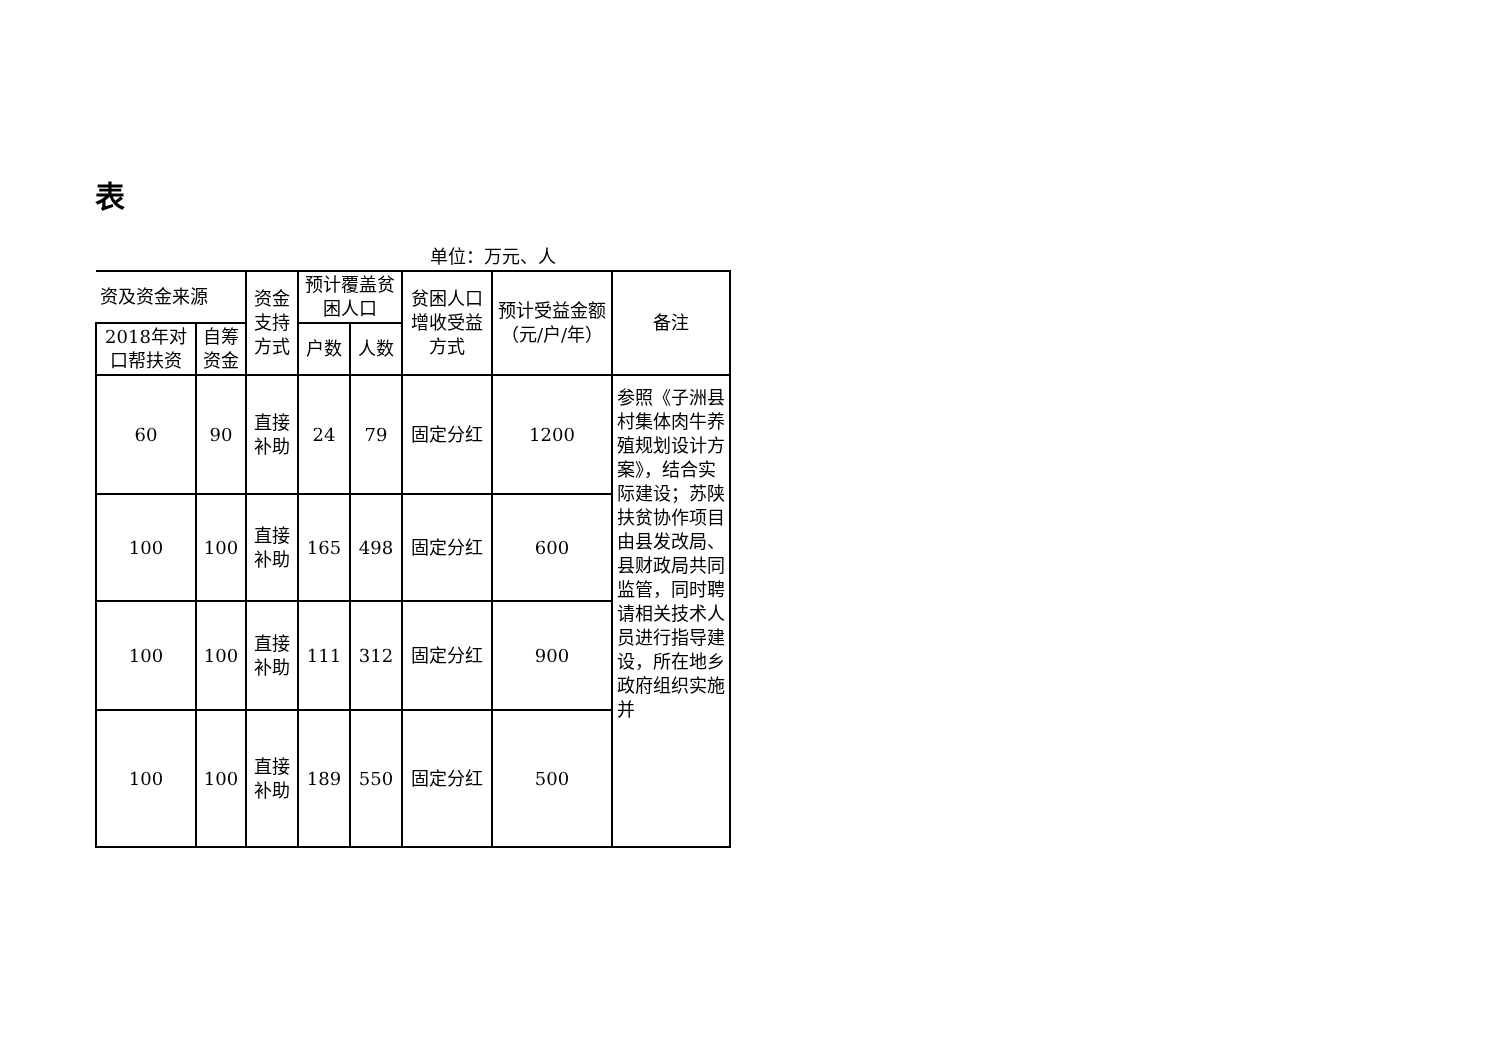表
单位：万元、人
| 资及资金来源 | | 资金支持方式 | 预计覆盖贫困人口 | | 贫困人口增收受益方式 | 预计受益金额（元/户/年） | 备注 |
| --- | --- | --- | --- | --- | --- | --- | --- |
| 2018年对口帮扶资 | 自筹资金 | | 户数 | 人数 | | | |
| 60 | 90 | 直接补助 | 24 | 79 | 固定分红 | 1200 | 参照《子洲县村集体肉牛养殖规划设计方案》，结合实际建设；苏陕扶贫协作项目由县发改局、县财政局共同监管，同时聘请相关技术人员进行指导建设，所在地乡政府组织实施并 |
| 100 | 100 | 直接补助 | 165 | 498 | 固定分红 | 600 | |
| 100 | 100 | 直接补助 | 111 | 312 | 固定分红 | 900 | |
| 100 | 100 | 直接补助 | 189 | 550 | 固定分红 | 500 | |